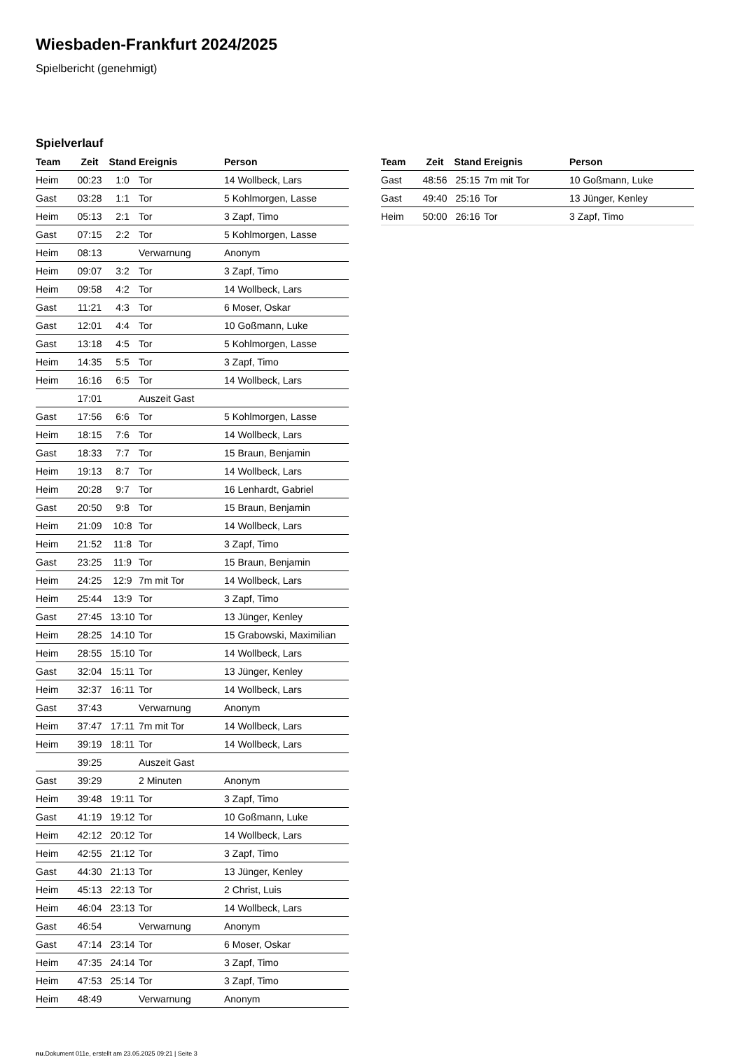Wiesbaden-Frankfurt 2024/2025
Spielbericht (genehmigt)
Spielverlauf
| Team | Zeit | Stand | Ereignis | Person |
| --- | --- | --- | --- | --- |
| Heim | 00:23 | 1:0 | Tor | 14 Wollbeck, Lars |
| Gast | 03:28 | 1:1 | Tor | 5 Kohlmorgen, Lasse |
| Heim | 05:13 | 2:1 | Tor | 3 Zapf, Timo |
| Gast | 07:15 | 2:2 | Tor | 5 Kohlmorgen, Lasse |
| Heim | 08:13 | | Verwarnung | Anonym |
| Heim | 09:07 | 3:2 | Tor | 3 Zapf, Timo |
| Heim | 09:58 | 4:2 | Tor | 14 Wollbeck, Lars |
| Gast | 11:21 | 4:3 | Tor | 6 Moser, Oskar |
| Gast | 12:01 | 4:4 | Tor | 10 Goßmann, Luke |
| Gast | 13:18 | 4:5 | Tor | 5 Kohlmorgen, Lasse |
| Heim | 14:35 | 5:5 | Tor | 3 Zapf, Timo |
| Heim | 16:16 | 6:5 | Tor | 14 Wollbeck, Lars |
| | 17:01 | | Auszeit Gast | |
| Gast | 17:56 | 6:6 | Tor | 5 Kohlmorgen, Lasse |
| Heim | 18:15 | 7:6 | Tor | 14 Wollbeck, Lars |
| Gast | 18:33 | 7:7 | Tor | 15 Braun, Benjamin |
| Heim | 19:13 | 8:7 | Tor | 14 Wollbeck, Lars |
| Heim | 20:28 | 9:7 | Tor | 16 Lenhardt, Gabriel |
| Gast | 20:50 | 9:8 | Tor | 15 Braun, Benjamin |
| Heim | 21:09 | 10:8 | Tor | 14 Wollbeck, Lars |
| Heim | 21:52 | 11:8 | Tor | 3 Zapf, Timo |
| Gast | 23:25 | 11:9 | Tor | 15 Braun, Benjamin |
| Heim | 24:25 | 12:9 | 7m mit Tor | 14 Wollbeck, Lars |
| Heim | 25:44 | 13:9 | Tor | 3 Zapf, Timo |
| Gast | 27:45 | 13:10 | Tor | 13 Jünger, Kenley |
| Heim | 28:25 | 14:10 | Tor | 15 Grabowski, Maximilian |
| Heim | 28:55 | 15:10 | Tor | 14 Wollbeck, Lars |
| Gast | 32:04 | 15:11 | Tor | 13 Jünger, Kenley |
| Heim | 32:37 | 16:11 | Tor | 14 Wollbeck, Lars |
| Gast | 37:43 | | Verwarnung | Anonym |
| Heim | 37:47 | 17:11 | 7m mit Tor | 14 Wollbeck, Lars |
| Heim | 39:19 | 18:11 | Tor | 14 Wollbeck, Lars |
| | 39:25 | | Auszeit Gast | |
| Gast | 39:29 | | 2 Minuten | Anonym |
| Heim | 39:48 | 19:11 | Tor | 3 Zapf, Timo |
| Gast | 41:19 | 19:12 | Tor | 10 Goßmann, Luke |
| Heim | 42:12 | 20:12 | Tor | 14 Wollbeck, Lars |
| Heim | 42:55 | 21:12 | Tor | 3 Zapf, Timo |
| Gast | 44:30 | 21:13 | Tor | 13 Jünger, Kenley |
| Heim | 45:13 | 22:13 | Tor | 2 Christ, Luis |
| Heim | 46:04 | 23:13 | Tor | 14 Wollbeck, Lars |
| Gast | 46:54 | | Verwarnung | Anonym |
| Gast | 47:14 | 23:14 | Tor | 6 Moser, Oskar |
| Heim | 47:35 | 24:14 | Tor | 3 Zapf, Timo |
| Heim | 47:53 | 25:14 | Tor | 3 Zapf, Timo |
| Heim | 48:49 | | Verwarnung | Anonym |
| Team | Zeit | Stand | Ereignis | Person |
| --- | --- | --- | --- | --- |
| Gast | 48:56 | 25:15 | 7m mit Tor | 10 Goßmann, Luke |
| Gast | 49:40 | 25:16 | Tor | 13 Jünger, Kenley |
| Heim | 50:00 | 26:16 | Tor | 3 Zapf, Timo |
nu.Dokument 011e, erstellt am 23.05.2025 09:21 | Seite 3